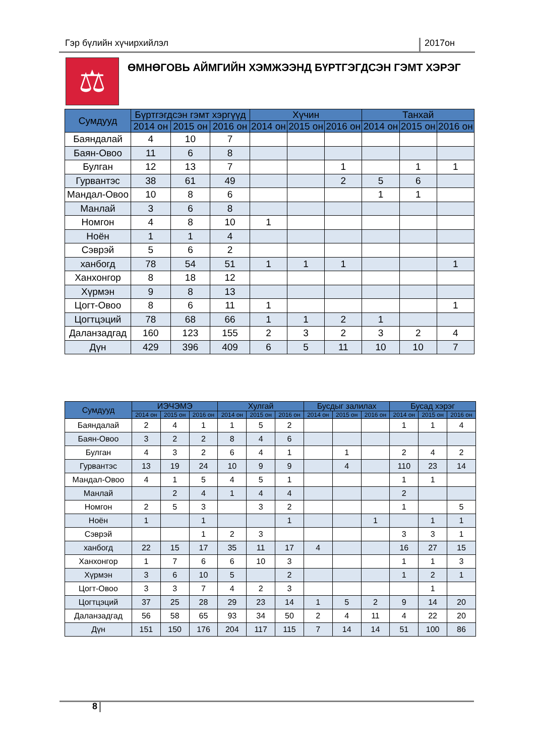Гэр бүлийн хүчирхийлэл 2017он
⚖
ӨМНӨГОВЬ АЙМГИЙН ХЭМЖЭЭНД БҮРТГЭГДСЭН ГЭМТ ХЭРЭГ
| Сумдууд | Бүртгэгдсэн гэмт хэргүүд | | | Хүчин | | | Танхай | | |
| --- | --- | --- | --- | --- | --- | --- | --- | --- | --- |
| | 2014 он | 2015 он | 2016 он | 2014 он | 2015 он | 2016 он | 2014 он | 2015 он | 2016 он |
| Баяндалай | 4 | 10 | 7 | | | | | | |
| Баян-Овоо | 11 | 6 | 8 | | | | | | |
| Булган | 12 | 13 | 7 | | | 1 | | 1 | 1 |
| Гурвантэс | 38 | 61 | 49 | | | 2 | 5 | 6 | |
| Мандал-Овоо | 10 | 8 | 6 | | | | 1 | 1 | |
| Манлай | 3 | 6 | 8 | | | | | | |
| Номгон | 4 | 8 | 10 | 1 | | | | | |
| Ноён | 1 | 1 | 4 | | | | | | |
| Сэврэй | 5 | 6 | 2 | | | | | | |
| ханбогд | 78 | 54 | 51 | 1 | 1 | 1 | | | 1 |
| Ханхонгор | 8 | 18 | 12 | | | | | | |
| Хүрмэн | 9 | 8 | 13 | | | | | | |
| Цогт-Овоо | 8 | 6 | 11 | 1 | | | | | 1 |
| Цогтцэций | 78 | 68 | 66 | 1 | 1 | 2 | 1 | | |
| Даланзадгад | 160 | 123 | 155 | 2 | 3 | 2 | 3 | 2 | 4 |
| Дүн | 429 | 396 | 409 | 6 | 5 | 11 | 10 | 10 | 7 |
| Сумдууд | ИЭЧЭМЭ | | | Хулгай | | | Бусдыг залилах | | | Бусад хэрэг | | |
| --- | --- | --- | --- | --- | --- | --- | --- | --- | --- | --- | --- | --- |
| | 2014 он | 2015 он | 2016 он | 2014 он | 2015 он | 2016 он | 2014 он | 2015 он | 2016 он | 2014 он | 2015 он | 2016 он |
| Баяндалай | 2 | 4 | 1 | 1 | 5 | 2 | | | | 1 | 1 | 4 |
| Баян-Овоо | 3 | 2 | 2 | 8 | 4 | 6 | | | | | | |
| Булган | 4 | 3 | 2 | 6 | 4 | 1 | | 1 | | 2 | 4 | 2 |
| Гурвантэс | 13 | 19 | 24 | 10 | 9 | 9 | | 4 | | 110 | 23 | 14 |
| Мандал-Овоо | 4 | 1 | 5 | 4 | 5 | 1 | | | | 1 | 1 | |
| Манлай | | 2 | 4 | 1 | 4 | 4 | | | | 2 | | |
| Номгон | 2 | 5 | 3 | | 3 | 2 | | | | 1 | | 5 |
| Ноён | 1 | | 1 | | | 1 | | | 1 | | 1 | 1 |
| Сэврэй | | | 1 | 2 | 3 | | | | | 3 | 3 | 1 |
| ханбогд | 22 | 15 | 17 | 35 | 11 | 17 | 4 | | | 16 | 27 | 15 |
| Ханхонгор | 1 | 7 | 6 | 6 | 10 | 3 | | | | 1 | 1 | 3 |
| Хүрмэн | 3 | 6 | 10 | 5 | | 2 | | | | 1 | 2 | 1 |
| Цогт-Овоо | 3 | 3 | 7 | 4 | 2 | 3 | | | | | 1 | |
| Цогтцэций | 37 | 25 | 28 | 29 | 23 | 14 | 1 | 5 | 2 | 9 | 14 | 20 |
| Даланзадгад | 56 | 58 | 65 | 93 | 34 | 50 | 2 | 4 | 11 | 4 | 22 | 20 |
| Дүн | 151 | 150 | 176 | 204 | 117 | 115 | 7 | 14 | 14 | 51 | 100 | 86 |
8